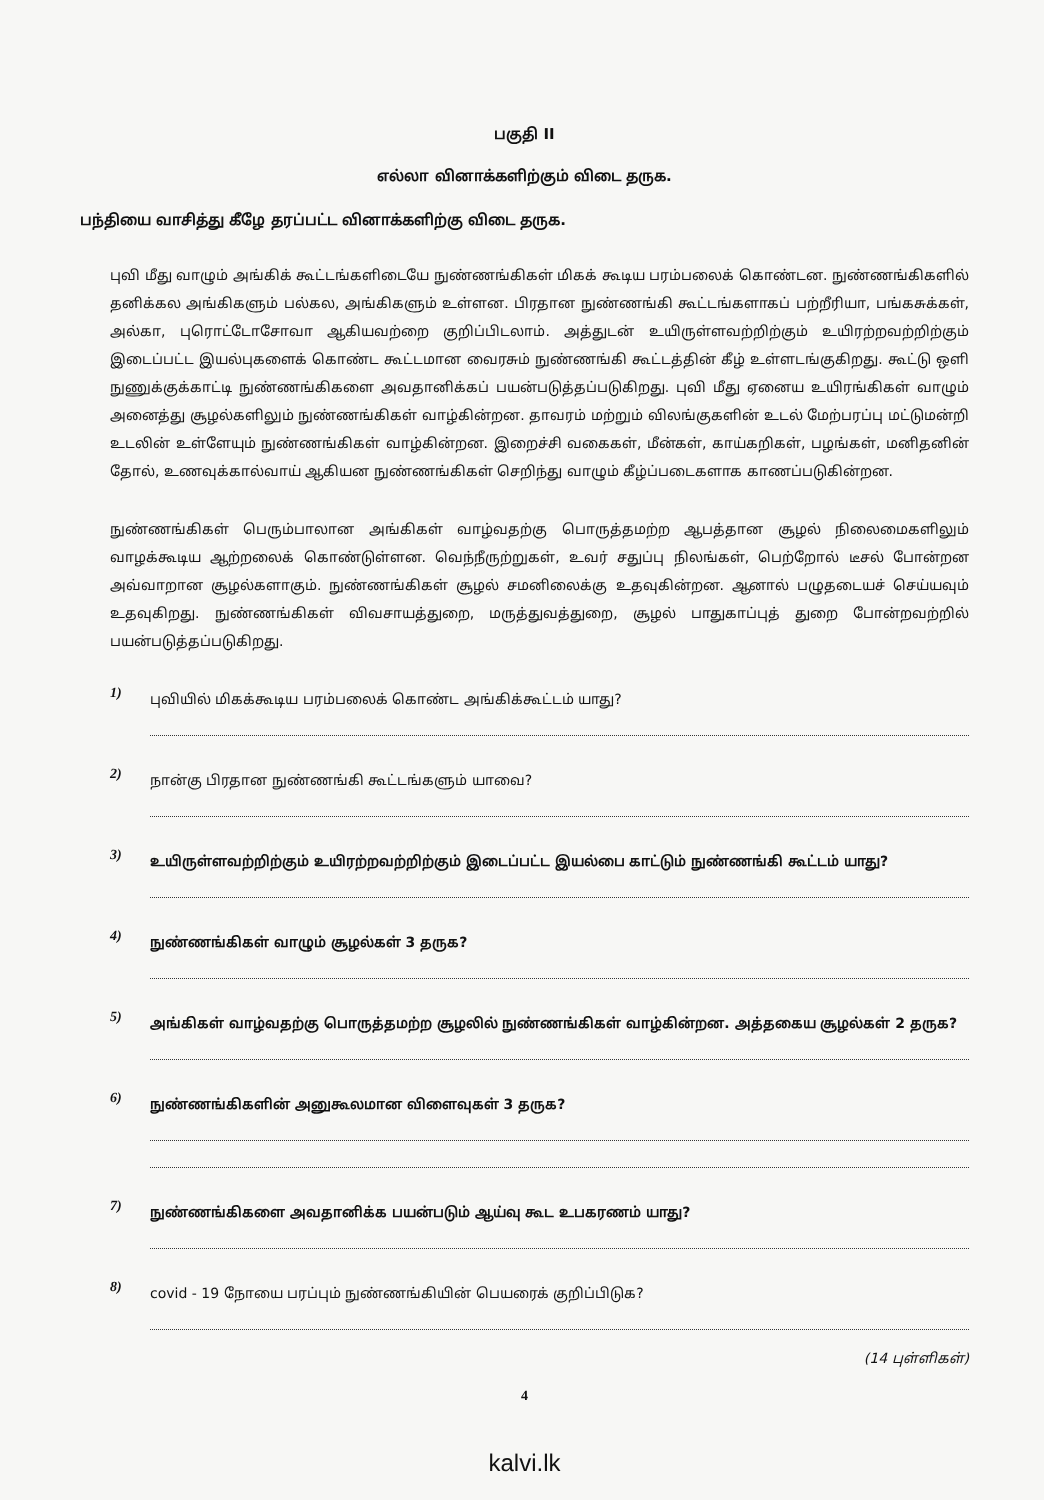பகுதி II
எல்லா வினாக்களிற்கும் விடை தருக.
பந்தியை வாசித்து கீழே தரப்பட்ட வினாக்களிற்கு விடை தருக.
புவி மீது வாழும் அங்கிக் கூட்டங்களிடையே நுண்ணங்கிகள் மிகக் கூடிய பரம்பலைக் கொண்டன. நுண்ணங்கிகளில் தனிக்கல அங்கிகளும் பல்கல, அங்கிகளும் உள்ளன. பிரதான நுண்ணங்கி கூட்டங்களாகப் பற்றீரியா, பங்கசுக்கள், அல்கா, புரொட்டோசோவா ஆகியவற்றை குறிப்பிடலாம். அத்துடன் உயிருள்ளவற்றிற்கும் உயிரற்றவற்றிற்கும் இடைப்பட்ட இயல்புகளைக் கொண்ட கூட்டமான வைரசும் நுண்ணங்கி கூட்டத்தின் கீழ் உள்ளடங்குகிறது. கூட்டு ஒளி நுணுக்குக்காட்டி நுண்ணங்கிகளை அவதானிக்கப் பயன்படுத்தப்படுகிறது. புவி மீது ஏனைய உயிரங்கிகள் வாழும் அனைத்து சூழல்களிலும் நுண்ணங்கிகள் வாழ்கின்றன. தாவரம் மற்றும் விலங்குகளின் உடல் மேற்பரப்பு மட்டுமன்றி உடலின் உள்ளேயும் நுண்ணங்கிகள் வாழ்கின்றன. இறைச்சி வகைகள், மீன்கள், காய்கறிகள், பழங்கள், மனிதனின் தோல், உணவுக்கால்வாய் ஆகியன நுண்ணங்கிகள் செறிந்து வாழும் கீழ்ப்படைகளாக காணப்படுகின்றன.
நுண்ணங்கிகள் பெரும்பாலான அங்கிகள் வாழ்வதற்கு பொருத்தமற்ற ஆபத்தான சூழல் நிலைமைகளிலும் வாழக்கூடிய ஆற்றலைக் கொண்டுள்ளன. வெந்நீருற்றுகள், உவர் சதுப்பு நிலங்கள், பெற்றோல் டீசல் போன்றன அவ்வாறான சூழல்களாகும். நுண்ணங்கிகள் சூழல் சமனிலைக்கு உதவுகின்றன. ஆனால் பழுதடையச் செய்யவும் உதவுகிறது. நுண்ணங்கிகள் விவசாயத்துறை, மருத்துவத்துறை, சூழல் பாதுகாப்புத் துறை போன்றவற்றில் பயன்படுத்தப்படுகிறது.
1) புவியில் மிகக்கூடிய பரம்பலைக் கொண்ட அங்கிக்கூட்டம் யாது?
2) நான்கு பிரதான நுண்ணங்கி கூட்டங்களும் யாவை?
3) உயிருள்ளவற்றிற்கும் உயிரற்றவற்றிற்கும் இடைப்பட்ட இயல்பை காட்டும் நுண்ணங்கி கூட்டம் யாது?
4) நுண்ணங்கிகள் வாழும் சூழல்கள் 3 தருக?
5) அங்கிகள் வாழ்வதற்கு பொருத்தமற்ற சூழலில் நுண்ணங்கிகள் வாழ்கின்றன. அத்தகைய சூழல்கள் 2 தருக?
6) நுண்ணங்கிகளின் அனுகூலமான விளைவுகள் 3 தருக?
7) நுண்ணங்கிகளை அவதானிக்க பயன்படும் ஆய்வு கூட உபகரணம் யாது?
8) covid - 19 நோயை பரப்பும் நுண்ணங்கியின் பெயரைக் குறிப்பிடுக?
(14 புள்ளிகள்)
4
kalvi.lk